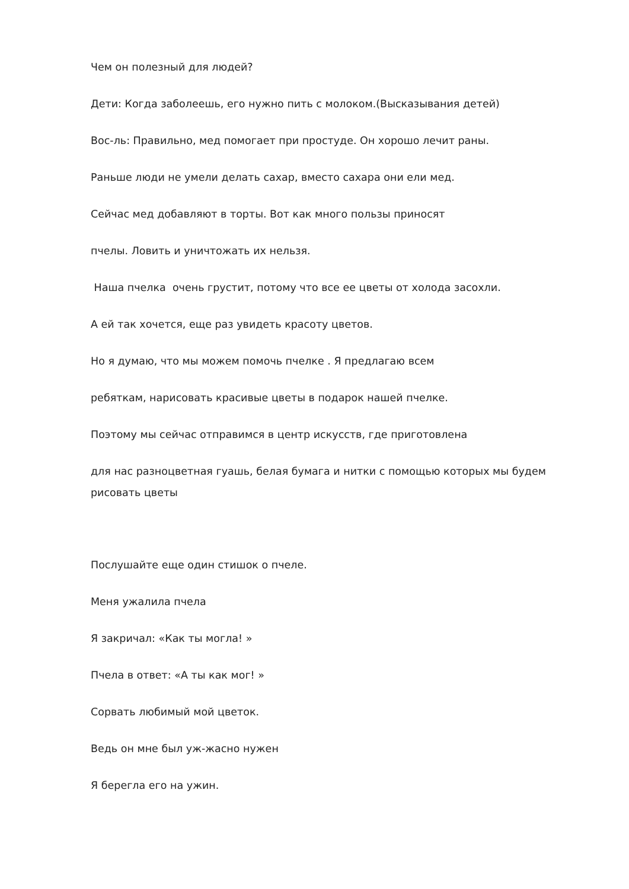Чем он полезный для людей?
Дети: Когда заболеешь, его нужно пить с молоком.(Высказывания детей)
Вос-ль: Правильно, мед помогает при простуде. Он хорошо лечит раны.
Раньше люди не умели делать сахар, вместо сахара они ели мед.
Сейчас мед добавляют в торты. Вот как много пользы приносят
пчелы. Ловить и уничтожать их нельзя.
Наша пчелка очень грустит, потому что все ее цветы от холода засохли.
А ей так хочется, еще раз увидеть красоту цветов.
Но я думаю, что мы можем помочь пчелке . Я предлагаю всем
ребяткам, нарисовать красивые цветы в подарок нашей пчелке.
Поэтому мы сейчас отправимся в центр искусств, где приготовлена
для нас разноцветная гуашь, белая бумага и нитки с помощью которых мы будем
рисовать цветы
Послушайте еще один стишок о пчеле.
Меня ужалила пчела
Я закричал: «Как ты могла! »
Пчела в ответ: «А ты как мог! »
Сорвать любимый мой цветок.
Ведь он мне был уж-жасно нужен
Я берегла его на ужин.